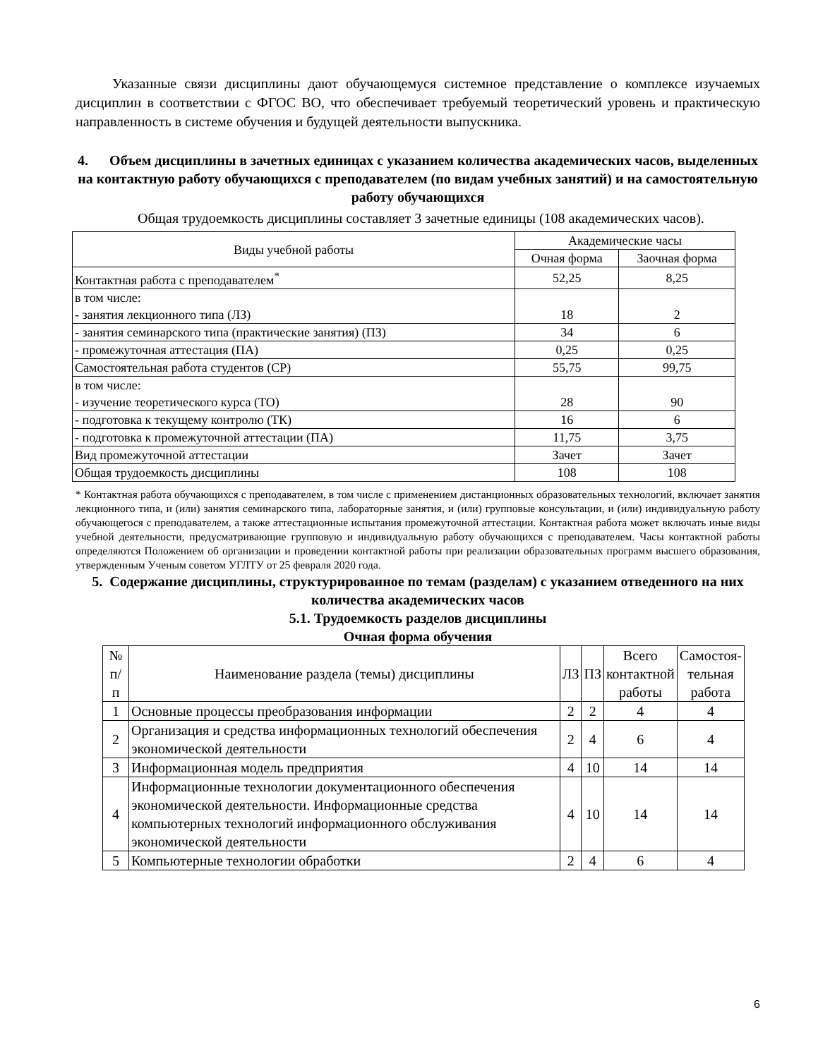Указанные связи дисциплины дают обучающемуся системное представление о комплексе изучаемых дисциплин в соответствии с ФГОС ВО, что обеспечивает требуемый теоретический уровень и практическую направленность в системе обучения и будущей деятельности выпускника.
4. Объем дисциплины в зачетных единицах с указанием количества академических часов, выделенных на контактную работу обучающихся с преподавателем (по видам учебных занятий) и на самостоятельную работу обучающихся
Общая трудоемкость дисциплины составляет 3 зачетные единицы (108 академических часов).
| Виды учебной работы | Академические часы | |
| --- | --- | --- |
| | Очная форма | Заочная форма |
| Контактная работа с преподавателем<sup>*</sup> | 52,25 | 8,25 |
| в том числе: - занятия лекционного типа (ЛЗ) | 18 | 2 |
| - занятия семинарского типа (практические занятия) (ПЗ) | 34 | 6 |
| - промежуточная аттестация (ПА) | 0,25 | 0,25 |
| Самостоятельная работа студентов (СР) | 55,75 | 99,75 |
| в том числе: - изучение теоретического курса (ТО) | 28 | 90 |
| - подготовка к текущему контролю (ТК) | 16 | 6 |
| - подготовка к промежуточной аттестации (ПА) | 11,75 | 3,75 |
| Вид промежуточной аттестации | Зачет | Зачет |
| Общая трудоемкость дисциплины | 108 | 108 |
* Контактная работа обучающихся с преподавателем, в том числе с применением дистанционных образовательных технологий, включает занятия лекционного типа, и (или) занятия семинарского типа, лабораторные занятия, и (или) групповые консультации, и (или) индивидуальную работу обучающегося с преподавателем, а также аттестационные испытания промежуточной аттестации. Контактная работа может включать иные виды учебной деятельности, предусматривающие групповую и индивидуальную работу обучающихся с преподавателем. Часы контактной работы определяются Положением об организации и проведении контактной работы при реализации образовательных программ высшего образования, утвержденным Ученым советом УГЛТУ от 25 февраля 2020 года.
5. Содержание дисциплины, структурированное по темам (разделам) с указанием отведенного на них количества академических часов
5.1. Трудоемкость разделов дисциплины
Очная форма обучения
| № п/ п | Наименование раздела (темы) дисциплины | ЛЗ | ПЗ | Всего контактной работы | Самостоя- тельная работа |
| 1 | Основные процессы преобразования информации | 2 | 2 | 4 | 4 |
| 2 | Организация и средства информационных технологий обеспечения экономической деятельности | 2 | 4 | 6 | 4 |
| 3 | Информационная модель предприятия | 4 | 10 | 14 | 14 |
| 4 | Информационные технологии документационного обеспечения экономической деятельности. Информационные средства компьютерных технологий информационного обслуживания экономической деятельности | 4 | 10 | 14 | 14 |
| 5 | Компьютерные технологии обработки | 2 | 4 | 6 | 4 |
6